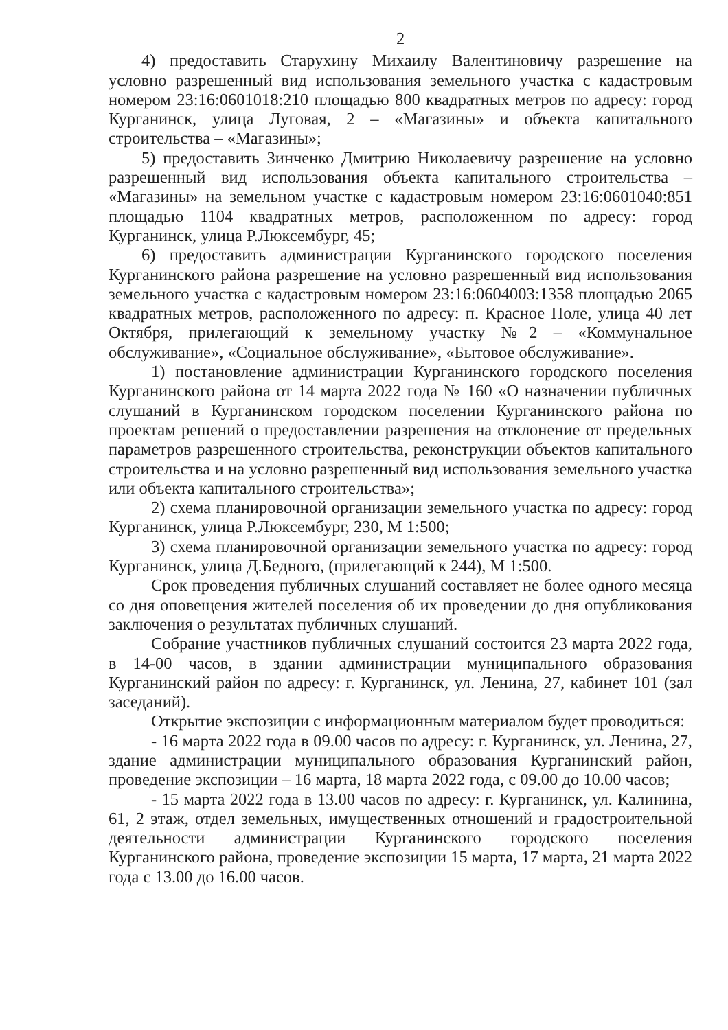2
4) предоставить Старухину Михаилу Валентиновичу разрешение на условно разрешенный вид использования земельного участка с кадастровым номером 23:16:0601018:210 площадью 800 квадратных метров по адресу: город Курганинск, улица Луговая, 2 – «Магазины» и объекта капитального строительства – «Магазины»;
5) предоставить Зинченко Дмитрию Николаевичу разрешение на условно разрешенный вид использования объекта капитального строительства – «Магазины» на земельном участке с кадастровым номером 23:16:0601040:851 площадью 1104 квадратных метров, расположенном по адресу: город Курганинск, улица Р.Люксембург, 45;
6) предоставить администрации Курганинского городского поселения Курганинского района разрешение на условно разрешенный вид использования земельного участка с кадастровым номером 23:16:0604003:1358 площадью 2065 квадратных метров, расположенного по адресу: п. Красное Поле, улица 40 лет Октября, прилегающий к земельному участку №2 – «Коммунальное обслуживание», «Социальное обслуживание», «Бытовое обслуживание».
1) постановление администрации Курганинского городского поселения Курганинского района от 14 марта 2022 года № 160 «О назначении публичных слушаний в Курганинском городском поселении Курганинского района по проектам решений о предоставлении разрешения на отклонение от предельных параметров разрешенного строительства, реконструкции объектов капитального строительства и на условно разрешенный вид использования земельного участка или объекта капитального строительства»;
2) схема планировочной организации земельного участка по адресу: город Курганинск, улица Р.Люксембург, 230, М 1:500;
3) схема планировочной организации земельного участка по адресу: город Курганинск, улица Д.Бедного, (прилегающий к 244), М 1:500.
Срок проведения публичных слушаний составляет не более одного месяца со дня оповещения жителей поселения об их проведении до дня опубликования заключения о результатах публичных слушаний.
Собрание участников публичных слушаний состоится 23 марта 2022 года, в 14-00 часов, в здании администрации муниципального образования Курганинский район по адресу: г. Курганинск, ул. Ленина, 27, кабинет 101 (зал заседаний).
Открытие экспозиции с информационным материалом будет проводиться:
- 16 марта 2022 года в 09.00 часов по адресу: г. Курганинск, ул. Ленина, 27, здание администрации муниципального образования Курганинский район, проведение экспозиции – 16 марта, 18 марта 2022 года, с 09.00 до 10.00 часов;
- 15 марта 2022 года в 13.00 часов по адресу: г. Курганинск, ул. Калинина, 61, 2 этаж, отдел земельных, имущественных отношений и градостроительной деятельности администрации Курганинского городского поселения Курганинского района, проведение экспозиции 15 марта, 17 марта, 21 марта 2022 года с 13.00 до 16.00 часов.